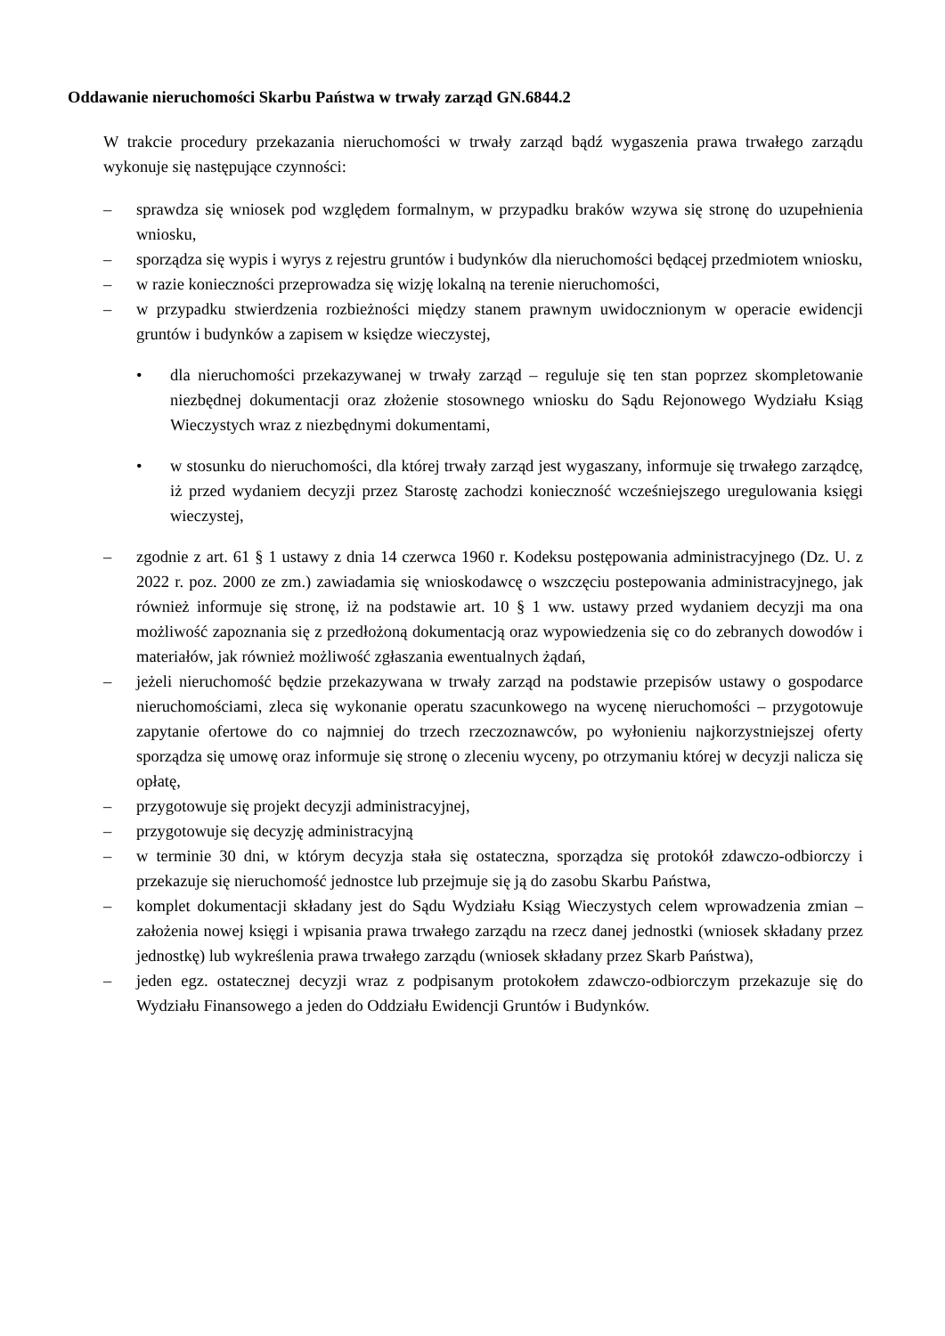Oddawanie nieruchomości Skarbu Państwa w trwały zarząd GN.6844.2
W trakcie procedury przekazania nieruchomości w trwały zarząd bądź wygaszenia prawa trwałego zarządu wykonuje się następujące czynności:
– sprawdza się wniosek pod względem formalnym, w przypadku braków wzywa się stronę do uzupełnienia wniosku,
– sporządza się wypis i wyrys z rejestru gruntów i budynków dla nieruchomości będącej przedmiotem wniosku,
– w razie konieczności przeprowadza się wizję lokalną na terenie nieruchomości,
– w przypadku stwierdzenia rozbieżności między stanem prawnym uwidocznionym w operacie ewidencji gruntów i budynków a zapisem w księdze wieczystej,
• dla nieruchomości przekazywanej w trwały zarząd – reguluje się ten stan poprzez skompletowanie niezbędnej dokumentacji oraz złożenie stosownego wniosku do Sądu Rejonowego Wydziału Ksiąg Wieczystych wraz z niezbędnymi dokumentami,
• w stosunku do nieruchomości, dla której trwały zarząd jest wygaszany, informuje się trwałego zarządcę, iż przed wydaniem decyzji przez Starostę zachodzi konieczność wcześniejszego uregulowania księgi wieczystej,
– zgodnie z art. 61 § 1 ustawy z dnia 14 czerwca 1960 r. Kodeksu postępowania administracyjnego (Dz. U. z 2022 r. poz. 2000 ze zm.) zawiadamia się wnioskodawcę o wszczęciu postepowania administracyjnego, jak również informuje się stronę, iż na podstawie art. 10 § 1 ww. ustawy przed wydaniem decyzji ma ona możliwość zapoznania się z przedłożoną dokumentacją oraz wypowiedzenia się co do zebranych dowodów i materiałów, jak również możliwość zgłaszania ewentualnych żądań,
– jeżeli nieruchomość będzie przekazywana w trwały zarząd na podstawie przepisów ustawy o gospodarce nieruchomościami, zleca się wykonanie operatu szacunkowego na wycenę nieruchomości – przygotowuje zapytanie ofertowe do co najmniej do trzech rzeczoznawców, po wyłonieniu najkorzystniejszej oferty sporządza się umowę oraz informuje się stronę o zleceniu wyceny, po otrzymaniu której w decyzji nalicza się opłatę,
– przygotowuje się projekt decyzji administracyjnej,
– przygotowuje się decyzję administracyjną
– w terminie 30 dni, w którym decyzja stała się ostateczna, sporządza się protokół zdawczo-odbiorczy i przekazuje się nieruchomość jednostce lub przejmuje się ją do zasobu Skarbu Państwa,
– komplet dokumentacji składany jest do Sądu Wydziału Ksiąg Wieczystych celem wprowadzenia zmian – założenia nowej księgi i wpisania prawa trwałego zarządu na rzecz danej jednostki (wniosek składany przez jednostkę) lub wykreślenia prawa trwałego zarządu (wniosek składany przez Skarb Państwa),
– jeden egz. ostatecznej decyzji wraz z podpisanym protokołem zdawczo-odbiorczym przekazuje się do Wydziału Finansowego a jeden do Oddziału Ewidencji Gruntów i Budynków.